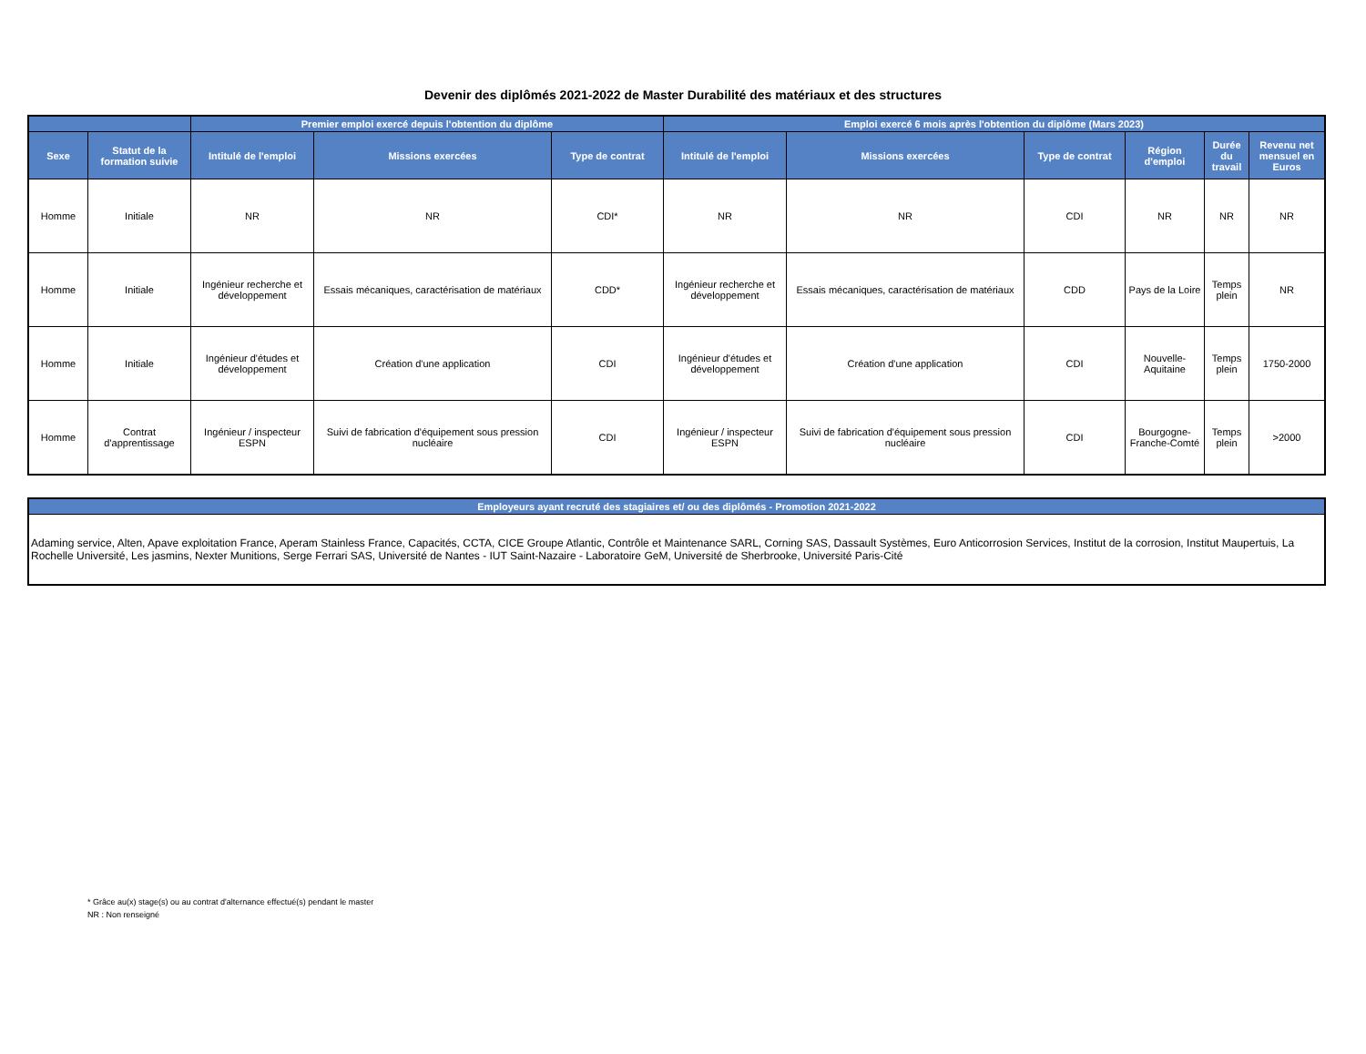Devenir des diplômés 2021-2022 de Master Durabilité des matériaux et des structures
| | | Premier emploi exercé depuis l'obtention du diplôme | | | Emploi exercé 6 mois après l'obtention du diplôme (Mars 2023) | | | | | |
| --- | --- | --- | --- | --- | --- | --- | --- | --- | --- | --- |
| Sexe | Statut de la formation suivie | Intitulé de l'emploi | Missions exercées | Type de contrat | Intitulé de l'emploi | Missions exercées | Type de contrat | Région d'emploi | Durée du travail | Revenu net mensuel en Euros |
| Homme | Initiale | NR | NR | CDI* | NR | NR | CDI | NR | NR | NR |
| Homme | Initiale | Ingénieur recherche et développement | Essais mécaniques, caractérisation de matériaux | CDD* | Ingénieur recherche et développement | Essais mécaniques, caractérisation de matériaux | CDD | Pays de la Loire | Temps plein | NR |
| Homme | Initiale | Ingénieur d'études et développement | Création d'une application | CDI | Ingénieur d'études et développement | Création d'une application | CDI | Nouvelle-Aquitaine | Temps plein | 1750-2000 |
| Homme | Contrat d'apprentissage | Ingénieur / inspecteur ESPN | Suivi de fabrication d'équipement sous pression nucléaire | CDI | Ingénieur / inspecteur ESPN | Suivi de fabrication d'équipement sous pression nucléaire | CDI | Bourgogne-Franche-Comté | Temps plein | >2000 |
| Employeurs ayant recruté des stagiaires et/ ou des diplômés - Promotion 2021-2022 |
| --- |
| Adaming service, Alten, Apave exploitation France, Aperam Stainless France, Capacités, CCTA, CICE Groupe Atlantic, Contrôle et Maintenance SARL, Corning SAS, Dassault Systèmes, Euro Anticorrosion Services, Institut de la corrosion, Institut Maupertuis, La Rochelle Université, Les jasmins, Nexter Munitions, Serge Ferrari SAS, Université de Nantes - IUT Saint-Nazaire - Laboratoire GeM, Université de Sherbrooke, Université Paris-Cité |
* Grâce au(x) stage(s) ou au contrat d'alternance effectué(s) pendant le master
NR : Non renseigné